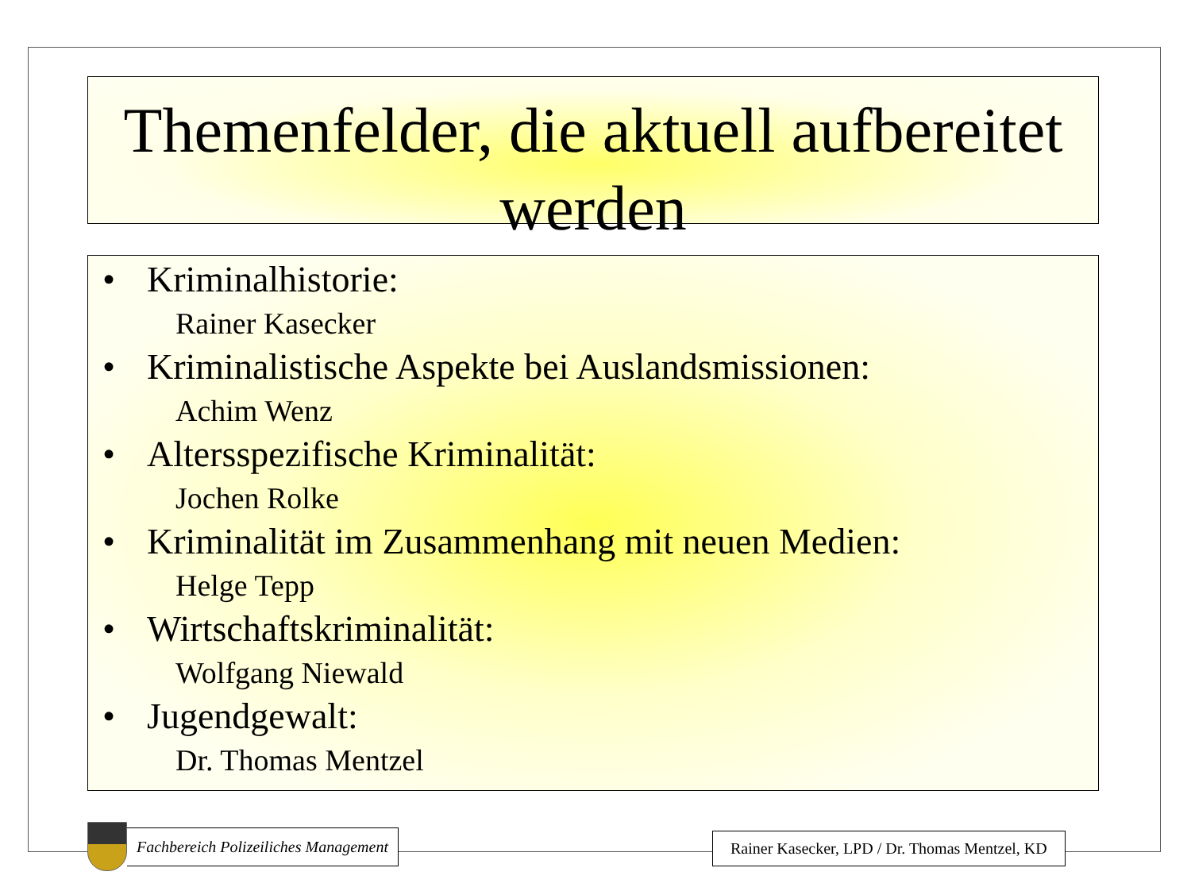Themenfelder, die aktuell aufbereitet werden
• Kriminalhistorie:
Rainer Kasecker
• Kriminalistische Aspekte bei Auslandsmissionen:
Achim Wenz
• Altersspezifische Kriminalität:
Jochen Rolke
• Kriminalität im Zusammenhang mit neuen Medien:
Helge Tepp
• Wirtschaftskriminalität:
Wolfgang Niewald
• Jugendgewalt:
Dr. Thomas Mentzel
Fachbereich Polizeiliches Management
Rainer Kasecker, LPD / Dr. Thomas Mentzel, KD